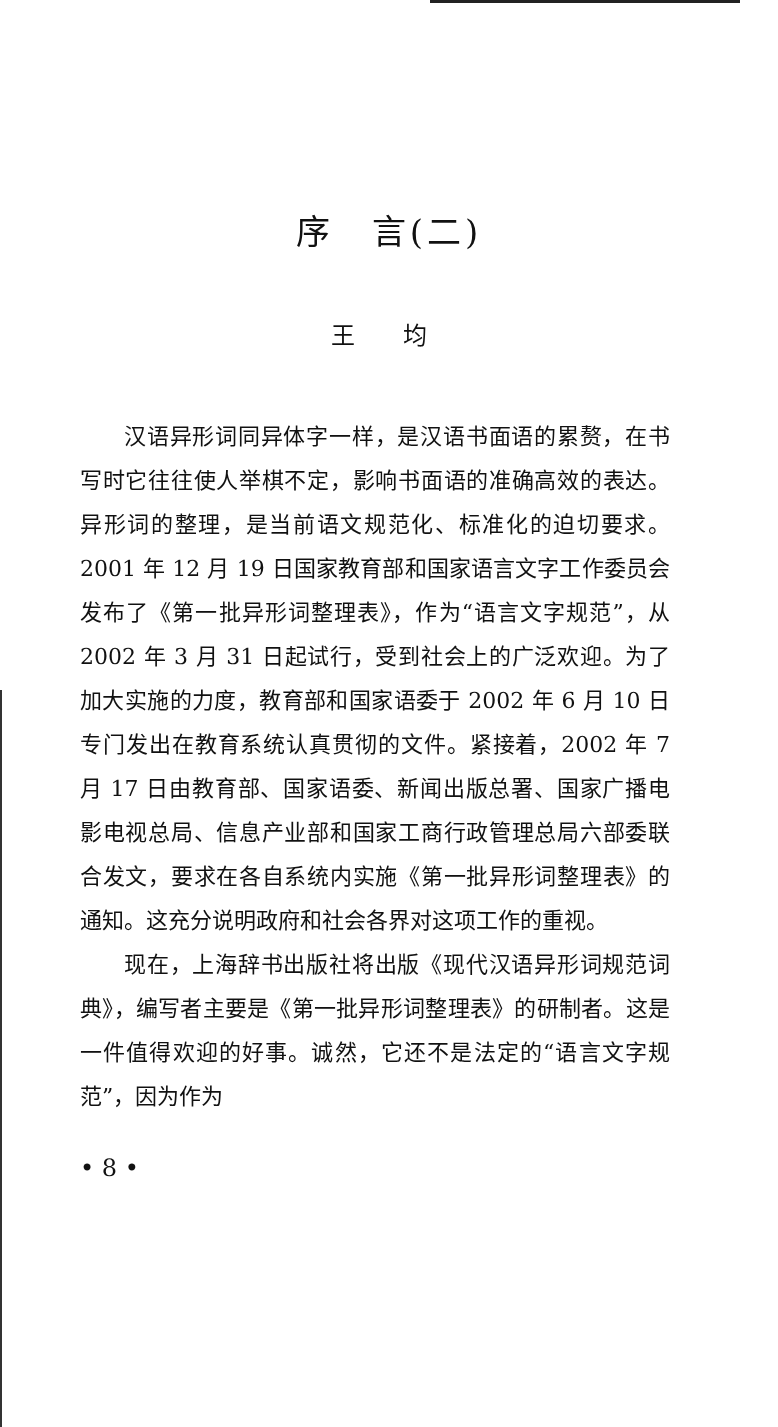序　言(二)
王 均
汉语异形词同异体字一样，是汉语书面语的累赘，在书写时它往往使人举棋不定，影响书面语的准确高效的表达。异形词的整理，是当前语文规范化、标准化的迫切要求。2001 年 12 月 19 日国家教育部和国家语言文字工作委员会发布了《第一批异形词整理表》，作为“语言文字规范”，从 2002 年 3 月 31 日起试行，受到社会上的广泛欢迎。为了加大实施的力度，教育部和国家语委于 2002 年 6 月 10 日专门发出在教育系统认真贯彻的文件。紧接着，2002 年 7 月 17 日由教育部、国家语委、新闻出版总署、国家广播电影电视总局、信息产业部和国家工商行政管理总局六部委联合发文，要求在各自系统内实施《第一批异形词整理表》的通知。这充分说明政府和社会各界对这项工作的重视。
现在，上海辞书出版社将出版《现代汉语异形词规范词典》，编写者主要是《第一批异形词整理表》的研制者。这是一件值得欢迎的好事。诚然，它还不是法定的“语言文字规范”，因为作为
• 8 •